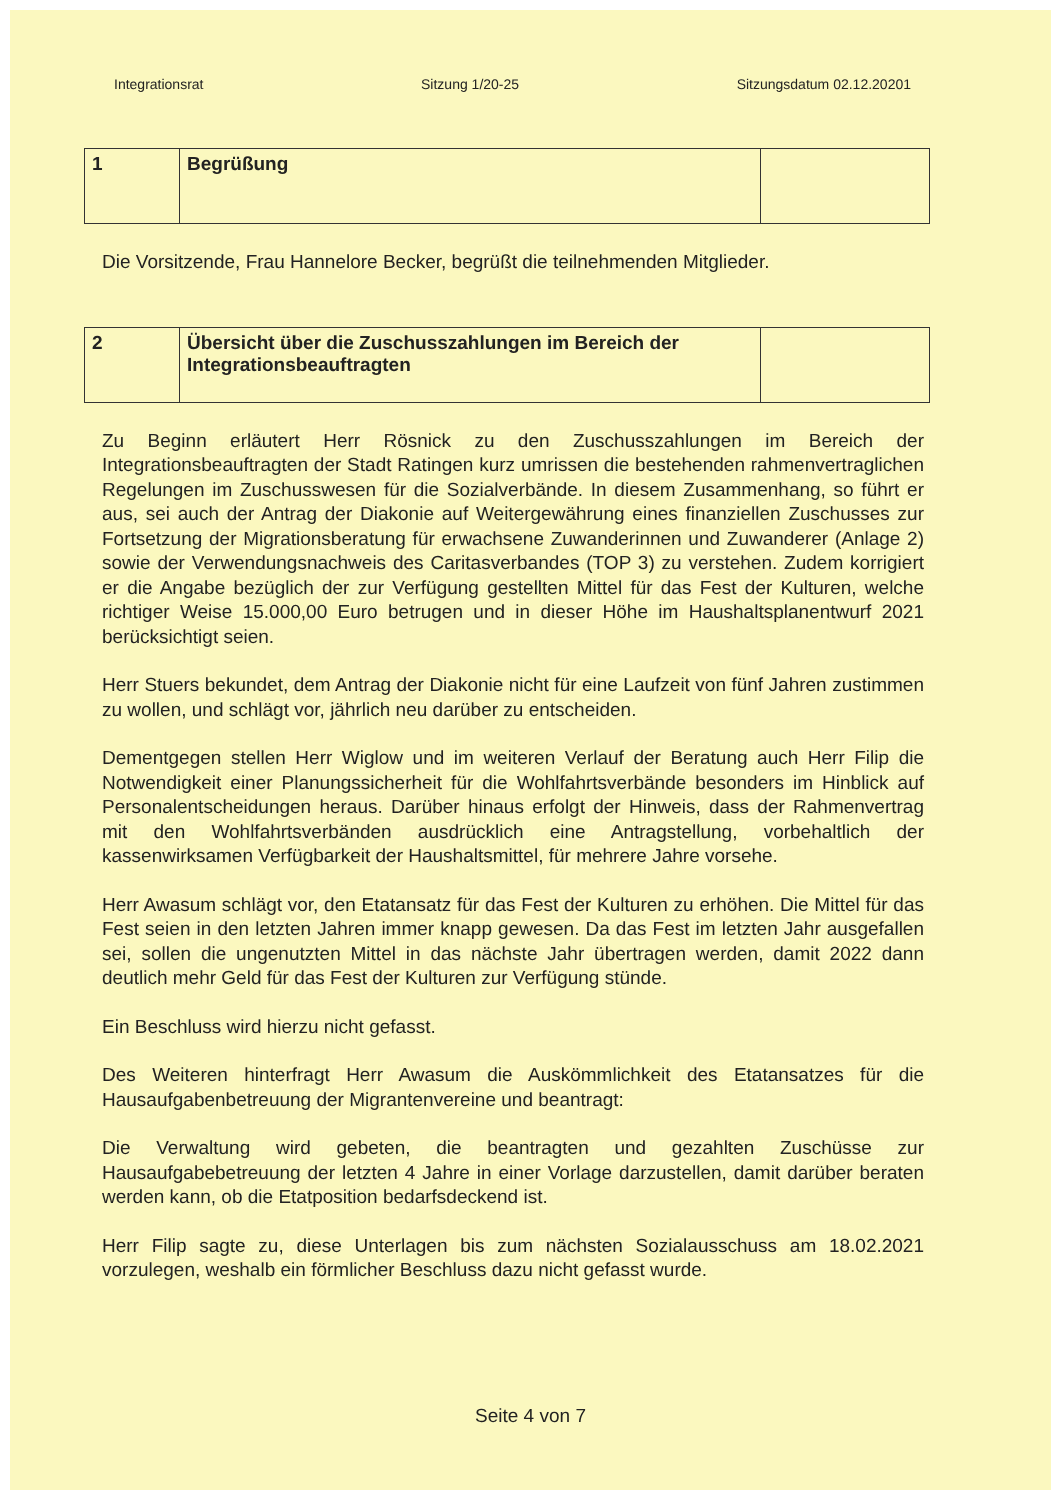Integrationsrat Sitzung 1/20-25 Sitzungsdatum 02.12.20201
| 1 | Begrüßung | |
Die Vorsitzende, Frau Hannelore Becker, begrüßt die teilnehmenden Mitglieder.
| 2 | Übersicht über die Zuschusszahlungen im Bereich der Integrationsbeauftragten | |
Zu Beginn erläutert Herr Rösnick zu den Zuschusszahlungen im Bereich der Integrationsbeauftragten der Stadt Ratingen kurz umrissen die bestehenden rahmenvertraglichen Regelungen im Zuschusswesen für die Sozialverbände. In diesem Zusammenhang, so führt er aus, sei auch der Antrag der Diakonie auf Weitergewährung eines finanziellen Zuschusses zur Fortsetzung der Migrationsberatung für erwachsene Zuwanderinnen und Zuwanderer (Anlage 2) sowie der Verwendungsnachweis des Caritasverbandes (TOP 3) zu verstehen. Zudem korrigiert er die Angabe bezüglich der zur Verfügung gestellten Mittel für das Fest der Kulturen, welche richtiger Weise 15.000,00 Euro betrugen und in dieser Höhe im Haushaltsplanentwurf 2021 berücksichtigt seien.
Herr Stuers bekundet, dem Antrag der Diakonie nicht für eine Laufzeit von fünf Jahren zustimmen zu wollen, und schlägt vor, jährlich neu darüber zu entscheiden.
Dementgegen stellen Herr Wiglow und im weiteren Verlauf der Beratung auch Herr Filip die Notwendigkeit einer Planungssicherheit für die Wohlfahrtsverbände besonders im Hinblick auf Personalentscheidungen heraus. Darüber hinaus erfolgt der Hinweis, dass der Rahmenvertrag mit den Wohlfahrtsverbänden ausdrücklich eine Antragstellung, vorbehaltlich der kassenwirksamen Verfügbarkeit der Haushaltsmittel, für mehrere Jahre vorsehe.
Herr Awasum schlägt vor, den Etatansatz für das Fest der Kulturen zu erhöhen. Die Mittel für das Fest seien in den letzten Jahren immer knapp gewesen. Da das Fest im letzten Jahr ausgefallen sei, sollen die ungenutzten Mittel in das nächste Jahr übertragen werden, damit 2022 dann deutlich mehr Geld für das Fest der Kulturen zur Verfügung stünde.
Ein Beschluss wird hierzu nicht gefasst.
Des Weiteren hinterfragt Herr Awasum die Auskömmlichkeit des Etatansatzes für die Hausaufgabenbetreuung der Migrantenvereine und beantragt:
Die Verwaltung wird gebeten, die beantragten und gezahlten Zuschüsse zur Hausaufgabebetreuung der letzten 4 Jahre in einer Vorlage darzustellen, damit darüber beraten werden kann, ob die Etatposition bedarfsdeckend ist.
Herr Filip sagte zu, diese Unterlagen bis zum nächsten Sozialausschuss am 18.02.2021 vorzulegen, weshalb ein förmlicher Beschluss dazu nicht gefasst wurde.
Seite 4 von 7